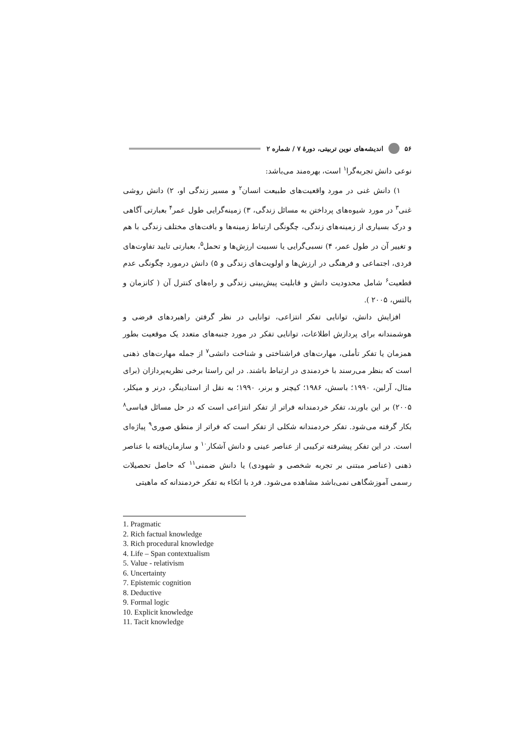۵۶ اندیشه‌های نوین تربیتی، دورهٔ ۷ / شماره ۲
نوعی دانش تجربه‌گرا<sup>۱</sup> است، بهره‌مند می‌باشد:
۱) دانش غنی در مورد واقعیت‌های طبیعت انسان<sup>۲</sup> و مسیر زندگی او، ۲) دانش روشی غنی<sup>۳</sup> در مورد شیوه‌های پرداختن به مسائل زندگی، ۳) زمینه‌گرایی طول عمر<sup>۴</sup> بعبارتی آگاهی و درک بسیاری از زمینه‌های زندگی، چگونگی ارتباط زمینه‌ها و بافت‌های مختلف زندگی با هم و تغییر آن در طول عمر، ۴) نسبی‌گرایی یا نسبیت ارزش‌ها و تحمل<sup>۵</sup>، بعبارتی تایید تفاوت‌های فردی، اجتماعی و فرهنگی در ارزش‌ها و اولویت‌های زندگی و ۵) دانش درمورد چگونگی عدم قطعیت<sup>۶</sup> شامل محدودیت دانش و قابلیت پیش‌بینی زندگی و راه‌های کنترل آن ( کانزمان و بالتس، ۲۰۰۵ ).
افزایش دانش، توانایی تفکر انتزاعی، توانایی در نظر گرفتن راهبردهای فرضی و هوشمندانه برای پردازش اطلاعات، توانایی تفکر در مورد جنبه‌های متعدد یک موقعیت بطور همزمان یا تفکر تأملی، مهارت‌های فراشناختی و شناخت دانشی<sup>۷</sup> از جمله مهارت‌های ذهنی است که بنظر می‌رسند با خردمندی در ارتباط باشند. در این راستا برخی نظریه‌پردازان (برای مثال، آرلین، ۱۹۹۰؛ باسش، ۱۹۸۶؛ کیچنر و برنر، ۱۹۹۰؛ به نقل از استادینگر، درنر و میکلر، ۲۰۰۵) بر این باورند، تفکر خردمندانه فراتر از تفکر انتزاعی است که در حل مسائل قیاسی<sup>۸</sup> بکار گرفته می‌شود. تفکر خردمندانه شکلی از تفکر است که فراتر از منطق صوری<sup>۹</sup> پیاژه‌ای است. در این تفکر پیشرفته ترکیبی از عناصر عینی و دانش آشکار<sup>۱۰</sup> و سازمان‌یافته با عناصر ذهنی (عناصر مبتنی بر تجربه شخصی و شهودی) یا دانش ضمنی<sup>۱۱</sup> که حاصل تحصیلات رسمی آموزشگاهی نمی‌باشد مشاهده می‌شود. فرد با اتکاء به تفکر خردمندانه که ماهیتی
1. Pragmatic
2. Rich factual knowledge
3. Rich procedural knowledge
4. Life – Span contextualism
5. Value - relativism
6. Uncertainty
7. Epistemic cognition
8. Deductive
9. Formal logic
10. Explicit knowledge
11. Tacit knowledge